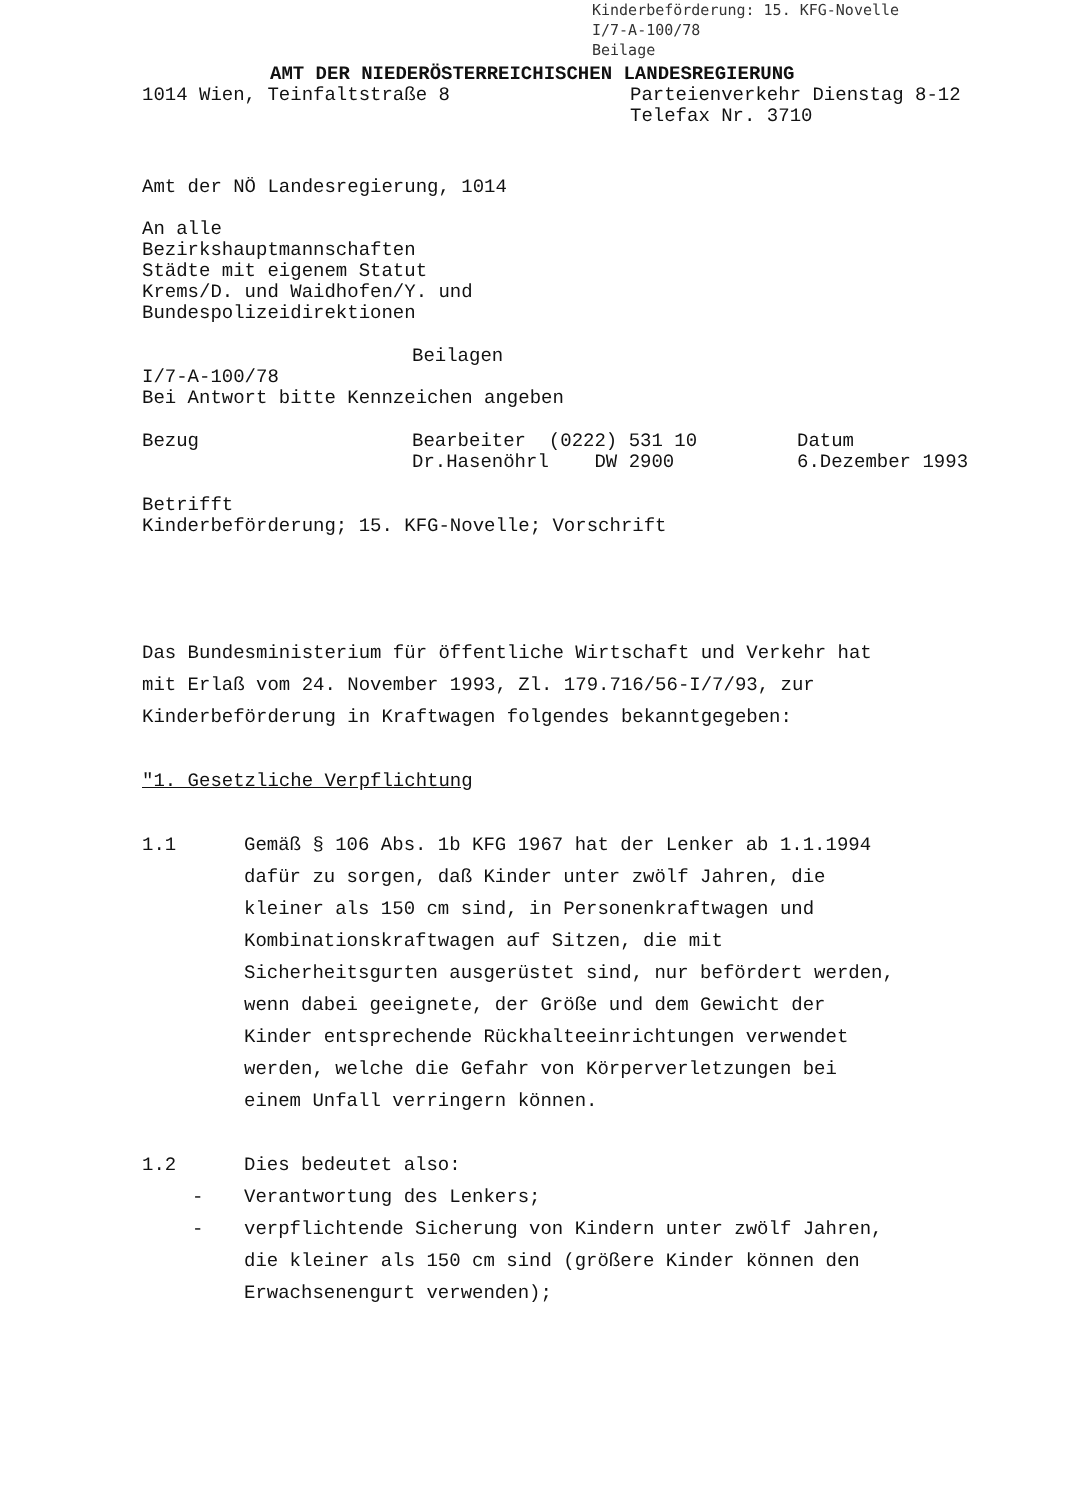Kinderbeförderung: 15. KFG-Novelle
I/7-A-100/78
Beilage
AMT DER NIEDERÖSTERREICHISCHEN LANDESREGIERUNG
1014 Wien, Teinfaltstraße 8 Parteienverkehr Dienstag 8-12
Telefax Nr. 3710
Amt der NÖ Landesregierung, 1014
An alle
Bezirkshauptmannschaften
Städte mit eigenem Statut
Krems/D. und Waidhofen/Y. und
Bundespolizeidirektionen
Beilagen
I/7-A-100/78
Bei Antwort bitte Kennzeichen angeben
Bezug Bearbeiter (0222) 531 10
Dr.Hasenöhrl DW 2900
Datum
6.Dezember 1993
Betrifft
Kinderbeförderung; 15. KFG-Novelle; Vorschrift
Das Bundesministerium für öffentliche Wirtschaft und Verkehr hat
mit Erlaß vom 24. November 1993, Zl. 179.716/56-I/7/93, zur
Kinderbeförderung in Kraftwagen folgendes bekanntgegeben:
"1. Gesetzliche Verpflichtung
1.1 Gemäß § 106 Abs. 1b KFG 1967 hat der Lenker ab 1.1.1994
dafür zu sorgen, daß Kinder unter zwölf Jahren, die
kleiner als 150 cm sind, in Personenkraftwagen und
Kombinationskraftwagen auf Sitzen, die mit
Sicherheitsgurten ausgerüstet sind, nur befördert werden,
wenn dabei geeignete, der Größe und dem Gewicht der
Kinder entsprechende Rückhalteeinrichtungen verwendet
werden, welche die Gefahr von Körperverletzungen bei
einem Unfall verringern können.
1.2 Dies bedeutet also:
- Verantwortung des Lenkers;
- verpflichtende Sicherung von Kindern unter zwölf Jahren,
die kleiner als 150 cm sind (größere Kinder können den
Erwachsenengurt verwenden);